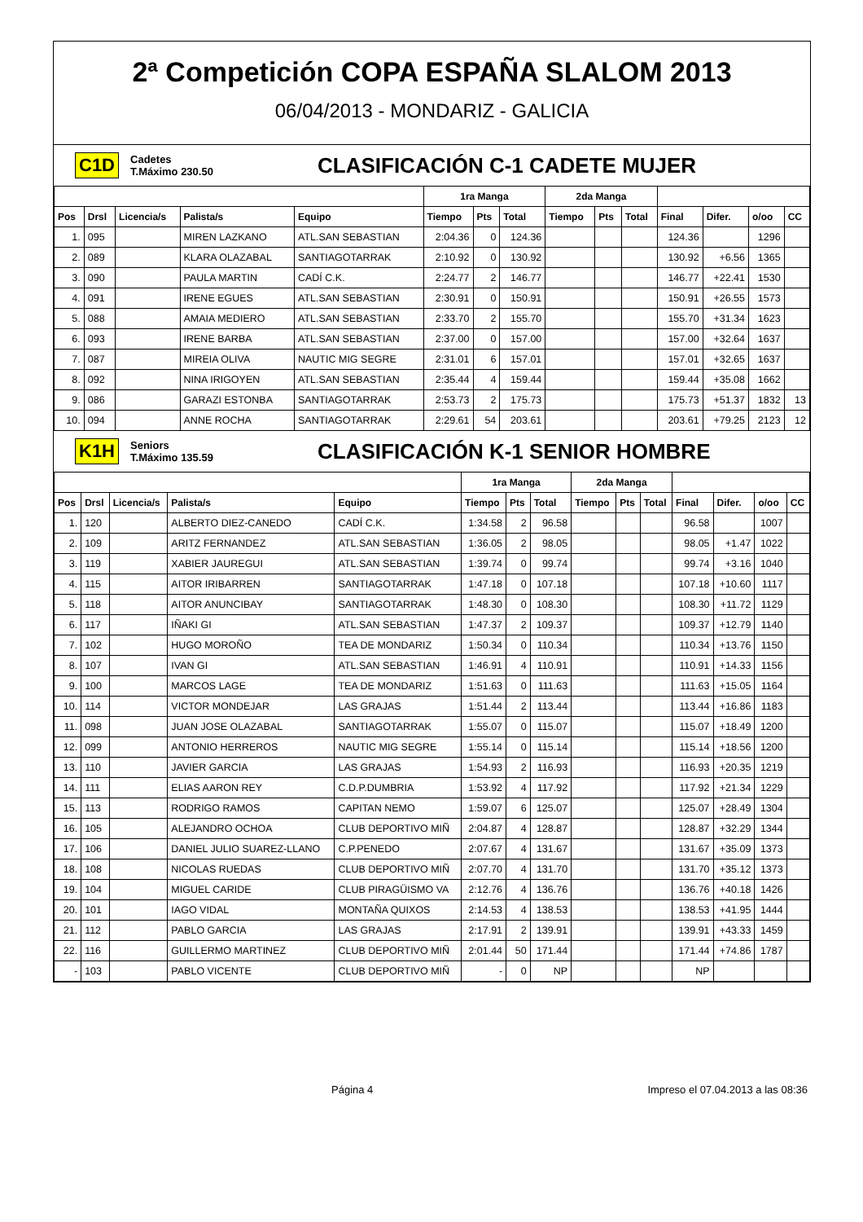2ª Competición COPA ESPAÑA SLALOM 2013
06/04/2013 - MONDARIZ - GALICIA
C1D Cadetes
T.Máximo 230.50 CLASIFICACIÓN C-1 CADETE MUJER
| | | | | | 1ra Manga | | | 2da Manga | | | | | | |
| --- | --- | --- | --- | --- | --- | --- | --- | --- | --- | --- | --- | --- | --- | --- |
| Pos | Drsl | Licencia/s | Palista/s | Equipo | Tiempo | Pts | Total | Tiempo | Pts | Total | Final | Difer. | o/oo | CC |
| 1. | 095 | | MIREN LAZKANO | ATL.SAN SEBASTIAN | 2:04.36 | 0 | 124.36 | | | | 124.36 | | 1296 | |
| 2. | 089 | | KLARA OLAZABAL | SANTIAGOTARRAK | 2:10.92 | 0 | 130.92 | | | | 130.92 | +6.56 | 1365 | |
| 3. | 090 | | PAULA MARTIN | CADÍ C.K. | 2:24.77 | 2 | 146.77 | | | | 146.77 | +22.41 | 1530 | |
| 4. | 091 | | IRENE EGUES | ATL.SAN SEBASTIAN | 2:30.91 | 0 | 150.91 | | | | 150.91 | +26.55 | 1573 | |
| 5. | 088 | | AMAIA MEDIERO | ATL.SAN SEBASTIAN | 2:33.70 | 2 | 155.70 | | | | 155.70 | +31.34 | 1623 | |
| 6. | 093 | | IRENE BARBA | ATL.SAN SEBASTIAN | 2:37.00 | 0 | 157.00 | | | | 157.00 | +32.64 | 1637 | |
| 7. | 087 | | MIREIA OLIVA | NAUTIC MIG SEGRE | 2:31.01 | 6 | 157.01 | | | | 157.01 | +32.65 | 1637 | |
| 8. | 092 | | NINA IRIGOYEN | ATL.SAN SEBASTIAN | 2:35.44 | 4 | 159.44 | | | | 159.44 | +35.08 | 1662 | |
| 9. | 086 | | GARAZI ESTONBA | SANTIAGOTARRAK | 2:53.73 | 2 | 175.73 | | | | 175.73 | +51.37 | 1832 | 13 |
| 10. | 094 | | ANNE ROCHA | SANTIAGOTARRAK | 2:29.61 | 54 | 203.61 | | | | 203.61 | +79.25 | 2123 | 12 |
K1H Seniors
T.Máximo 135.59 CLASIFICACIÓN K-1 SENIOR HOMBRE
| | | | | | 1ra Manga | | | 2da Manga | | | | | | |
| --- | --- | --- | --- | --- | --- | --- | --- | --- | --- | --- | --- | --- | --- | --- |
| Pos | Drsl | Licencia/s | Palista/s | Equipo | Tiempo | Pts | Total | Tiempo | Pts | Total | Final | Difer. | o/oo | CC |
| 1. | 120 | | ALBERTO DIEZ-CANEDO | CADÍ C.K. | 1:34.58 | 2 | 96.58 | | | | 96.58 | | 1007 | |
| 2. | 109 | | ARITZ FERNANDEZ | ATL.SAN SEBASTIAN | 1:36.05 | 2 | 98.05 | | | | 98.05 | +1.47 | 1022 | |
| 3. | 119 | | XABIER JAUREGUI | ATL.SAN SEBASTIAN | 1:39.74 | 0 | 99.74 | | | | 99.74 | +3.16 | 1040 | |
| 4. | 115 | | AITOR IRIBARREN | SANTIAGOTARRAK | 1:47.18 | 0 | 107.18 | | | | 107.18 | +10.60 | 1117 | |
| 5. | 118 | | AITOR ANUNCIBAY | SANTIAGOTARRAK | 1:48.30 | 0 | 108.30 | | | | 108.30 | +11.72 | 1129 | |
| 6. | 117 | | IÑAKI GI | ATL.SAN SEBASTIAN | 1:47.37 | 2 | 109.37 | | | | 109.37 | +12.79 | 1140 | |
| 7. | 102 | | HUGO MOROÑO | TEA DE MONDARIZ | 1:50.34 | 0 | 110.34 | | | | 110.34 | +13.76 | 1150 | |
| 8. | 107 | | IVAN GI | ATL.SAN SEBASTIAN | 1:46.91 | 4 | 110.91 | | | | 110.91 | +14.33 | 1156 | |
| 9. | 100 | | MARCOS LAGE | TEA DE MONDARIZ | 1:51.63 | 0 | 111.63 | | | | 111.63 | +15.05 | 1164 | |
| 10. | 114 | | VICTOR MONDEJAR | LAS GRAJAS | 1:51.44 | 2 | 113.44 | | | | 113.44 | +16.86 | 1183 | |
| 11. | 098 | | JUAN JOSE OLAZABAL | SANTIAGOTARRAK | 1:55.07 | 0 | 115.07 | | | | 115.07 | +18.49 | 1200 | |
| 12. | 099 | | ANTONIO HERREROS | NAUTIC MIG SEGRE | 1:55.14 | 0 | 115.14 | | | | 115.14 | +18.56 | 1200 | |
| 13. | 110 | | JAVIER GARCIA | LAS GRAJAS | 1:54.93 | 2 | 116.93 | | | | 116.93 | +20.35 | 1219 | |
| 14. | 111 | | ELIAS AARON REY | C.D.P.DUMBRIA | 1:53.92 | 4 | 117.92 | | | | 117.92 | +21.34 | 1229 | |
| 15. | 113 | | RODRIGO RAMOS | CAPITAN NEMO | 1:59.07 | 6 | 125.07 | | | | 125.07 | +28.49 | 1304 | |
| 16. | 105 | | ALEJANDRO OCHOA | CLUB DEPORTIVO MIÑ | 2:04.87 | 4 | 128.87 | | | | 128.87 | +32.29 | 1344 | |
| 17. | 106 | | DANIEL JULIO SUAREZ-LLANO | C.P.PENEDO | 2:07.67 | 4 | 131.67 | | | | 131.67 | +35.09 | 1373 | |
| 18. | 108 | | NICOLAS RUEDAS | CLUB DEPORTIVO MIÑ | 2:07.70 | 4 | 131.70 | | | | 131.70 | +35.12 | 1373 | |
| 19. | 104 | | MIGUEL CARIDE | CLUB PIRAGÜISMO VA | 2:12.76 | 4 | 136.76 | | | | 136.76 | +40.18 | 1426 | |
| 20. | 101 | | IAGO VIDAL | MONTAÑA QUIXOS | 2:14.53 | 4 | 138.53 | | | | 138.53 | +41.95 | 1444 | |
| 21. | 112 | | PABLO GARCIA | LAS GRAJAS | 2:17.91 | 2 | 139.91 | | | | 139.91 | +43.33 | 1459 | |
| 22. | 116 | | GUILLERMO MARTINEZ | CLUB DEPORTIVO MIÑ | 2:01.44 | 50 | 171.44 | | | | 171.44 | +74.86 | 1787 | |
| - | 103 | | PABLO VICENTE | CLUB DEPORTIVO MIÑ | - | 0 | NP | | | | NP | | | |
Página 4 Impreso el 07.04.2013 a las 08:36